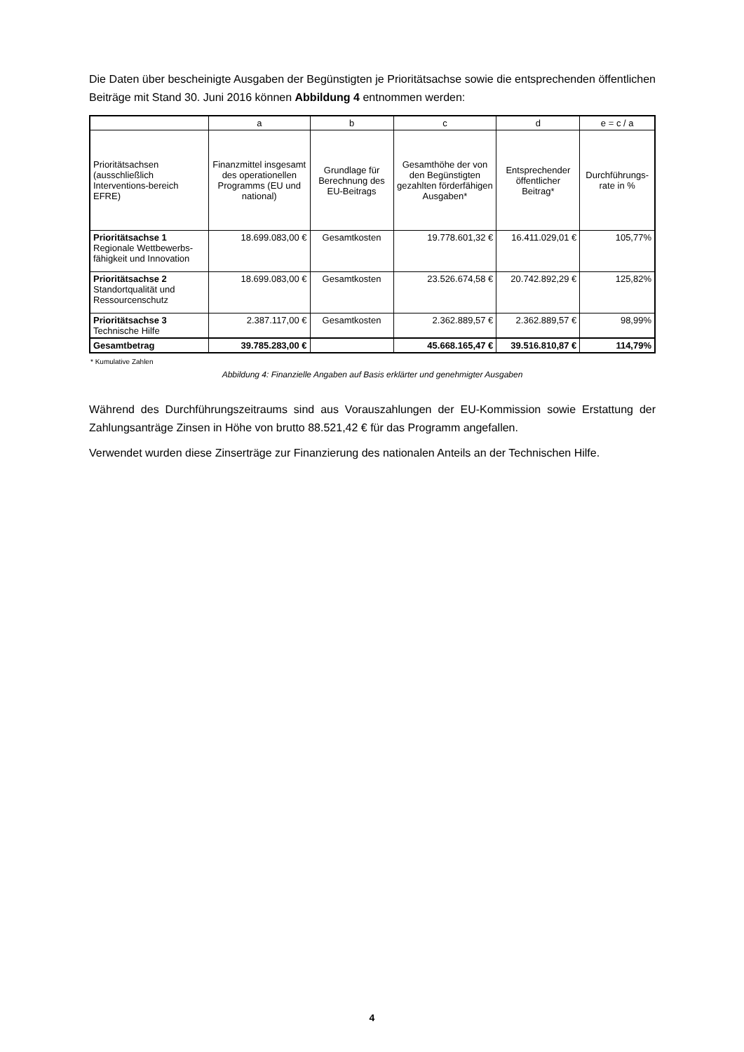Die Daten über bescheinigte Ausgaben der Begünstigten je Prioritätsachse sowie die entsprechenden öffentlichen Beiträge mit Stand 30. Juni 2016 können Abbildung 4 entnommen werden:
| | a | b | c | d | e = c / a |
| --- | --- | --- | --- | --- | --- |
| Prioritätsachsen (ausschließlich Interventions-bereich EFRE) | Finanzmittel insgesamt des operationellen Programms (EU und national) | Grundlage für Berechnung des EU-Beitrags | Gesamthöhe der von den Begünstigten gezahlten förderfähigen Ausgaben* | Entsprechender öffentlicher Beitrag* | Durchführungs-rate in % |
| Prioritätsachse 1 Regionale Wettbewerbs-fähigkeit und Innovation | 18.699.083,00 € | Gesamtkosten | 19.778.601,32 € | 16.411.029,01 € | 105,77% |
| Prioritätsachse 2 Standortqualität und Ressourcenschutz | 18.699.083,00 € | Gesamtkosten | 23.526.674,58 € | 20.742.892,29 € | 125,82% |
| Prioritätsachse 3 Technische Hilfe | 2.387.117,00 € | Gesamtkosten | 2.362.889,57 € | 2.362.889,57 € | 98,99% |
| Gesamtbetrag | 39.785.283,00 € | | 45.668.165,47 € | 39.516.810,87 € | 114,79% |
* Kumulative Zahlen
Abbildung 4: Finanzielle Angaben auf Basis erklärter und genehmigter Ausgaben
Während des Durchführungszeitraums sind aus Vorauszahlungen der EU-Kommission sowie Erstattung der Zahlungsanträge Zinsen in Höhe von brutto 88.521,42 € für das Programm angefallen.
Verwendet wurden diese Zinserträge zur Finanzierung des nationalen Anteils an der Technischen Hilfe.
4